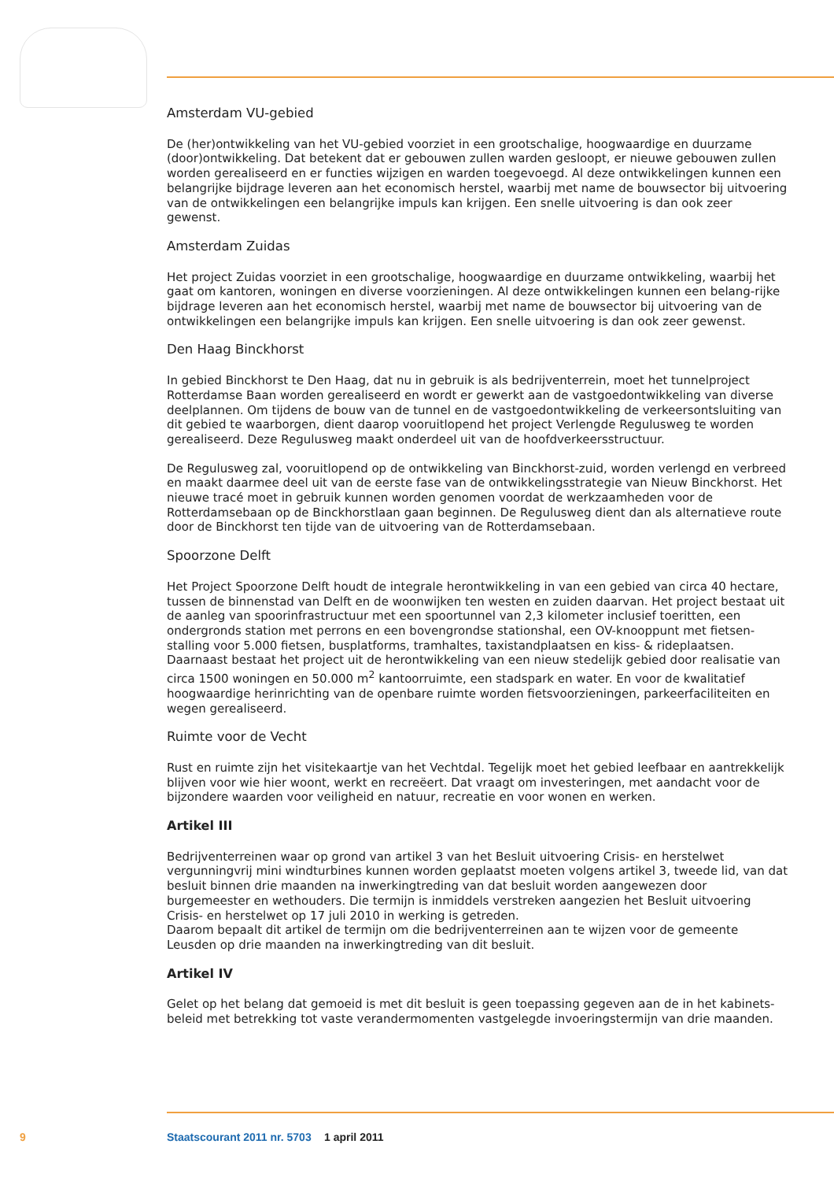Amsterdam VU-gebied
De (her)ontwikkeling van het VU-gebied voorziet in een grootschalige, hoogwaardige en duurzame (door)ontwikkeling. Dat betekent dat er gebouwen zullen warden gesloopt, er nieuwe gebouwen zullen worden gerealiseerd en er functies wijzigen en warden toegevoegd. Al deze ontwikkelingen kunnen een belangrijke bijdrage leveren aan het economisch herstel, waarbij met name de bouwsector bij uitvoering van de ontwikkelingen een belangrijke impuls kan krijgen. Een snelle uitvoering is dan ook zeer gewenst.
Amsterdam Zuidas
Het project Zuidas voorziet in een grootschalige, hoogwaardige en duurzame ontwikkeling, waarbij het gaat om kantoren, woningen en diverse voorzieningen. Al deze ontwikkelingen kunnen een belang-rijke bijdrage leveren aan het economisch herstel, waarbij met name de bouwsector bij uitvoering van de ontwikkelingen een belangrijke impuls kan krijgen. Een snelle uitvoering is dan ook zeer gewenst.
Den Haag Binckhorst
In gebied Binckhorst te Den Haag, dat nu in gebruik is als bedrijventerrein, moet het tunnelproject Rotterdamse Baan worden gerealiseerd en wordt er gewerkt aan de vastgoedontwikkeling van diverse deelplannen. Om tijdens de bouw van de tunnel en de vastgoedontwikkeling de verkeersontsluiting van dit gebied te waarborgen, dient daarop vooruitlopend het project Verlengde Regulusweg te worden gerealiseerd. Deze Regulusweg maakt onderdeel uit van de hoofdverkeersstructuur.
De Regulusweg zal, vooruitlopend op de ontwikkeling van Binckhorst-zuid, worden verlengd en verbreed en maakt daarmee deel uit van de eerste fase van de ontwikkelingsstrategie van Nieuw Binckhorst. Het nieuwe tracé moet in gebruik kunnen worden genomen voordat de werkzaamheden voor de Rotterdamsebaan op de Binckhorstlaan gaan beginnen. De Regulusweg dient dan als alternatieve route door de Binckhorst ten tijde van de uitvoering van de Rotterdamsebaan.
Spoorzone Delft
Het Project Spoorzone Delft houdt de integrale herontwikkeling in van een gebied van circa 40 hectare, tussen de binnenstad van Delft en de woonwijken ten westen en zuiden daarvan. Het project bestaat uit de aanleg van spoorinfrastructuur met een spoortunnel van 2,3 kilometer inclusief toeritten, een ondergronds station met perrons en een bovengrondse stationshal, een OV-knooppunt met fietsen-stalling voor 5.000 fietsen, busplatforms, tramhaltes, taxistandplaatsen en kiss- & rideplaatsen. Daarnaast bestaat het project uit de herontwikkeling van een nieuw stedelijk gebied door realisatie van circa 1500 woningen en 50.000 m<sup>2</sup> kantoorruimte, een stadspark en water. En voor de kwalitatief hoogwaardige herinrichting van de openbare ruimte worden fietsvoorzieningen, parkeerfaciliteiten en wegen gerealiseerd.
Ruimte voor de Vecht
Rust en ruimte zijn het visitekaartje van het Vechtdal. Tegelijk moet het gebied leefbaar en aantrekkelijk blijven voor wie hier woont, werkt en recreëert. Dat vraagt om investeringen, met aandacht voor de bijzondere waarden voor veiligheid en natuur, recreatie en voor wonen en werken.
Artikel III
Bedrijventerreinen waar op grond van artikel 3 van het Besluit uitvoering Crisis- en herstelwet vergunningvrij mini windturbines kunnen worden geplaatst moeten volgens artikel 3, tweede lid, van dat besluit binnen drie maanden na inwerkingtreding van dat besluit worden aangewezen door burgemeester en wethouders. Die termijn is inmiddels verstreken aangezien het Besluit uitvoering Crisis- en herstelwet op 17 juli 2010 in werking is getreden.
Daarom bepaalt dit artikel de termijn om die bedrijventerreinen aan te wijzen voor de gemeente Leusden op drie maanden na inwerkingtreding van dit besluit.
Artikel IV
Gelet op het belang dat gemoeid is met dit besluit is geen toepassing gegeven aan de in het kabinets-beleid met betrekking tot vaste verandermomenten vastgelegde invoeringstermijn van drie maanden.
9 Staatscourant 2011 nr. 5703 1 april 2011